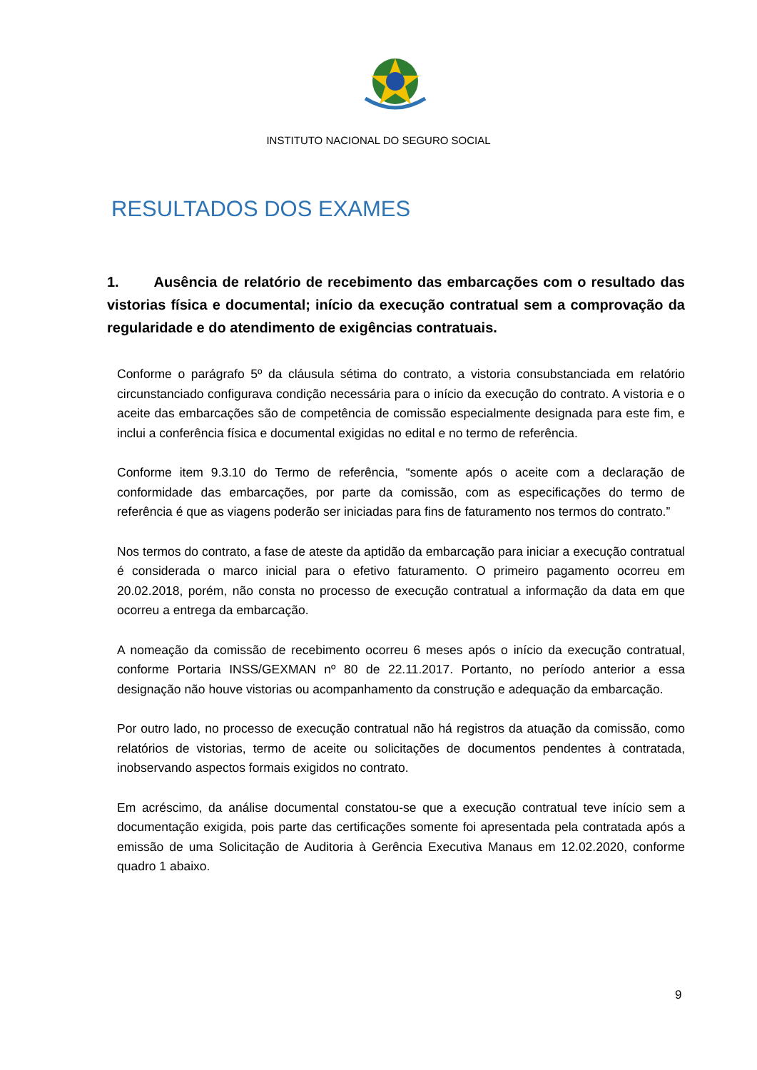INSTITUTO NACIONAL DO SEGURO SOCIAL
RESULTADOS DOS EXAMES
1. Ausência de relatório de recebimento das embarcações com o resultado das vistorias física e documental; início da execução contratual sem a comprovação da regularidade e do atendimento de exigências contratuais.
Conforme o parágrafo 5º da cláusula sétima do contrato, a vistoria consubstanciada em relatório circunstanciado configurava condição necessária para o início da execução do contrato. A vistoria e o aceite das embarcações são de competência de comissão especialmente designada para este fim, e inclui a conferência física e documental exigidas no edital e no termo de referência.
Conforme item 9.3.10 do Termo de referência, “somente após o aceite com a declaração de conformidade das embarcações, por parte da comissão, com as especificações do termo de referência é que as viagens poderão ser iniciadas para fins de faturamento nos termos do contrato.”
Nos termos do contrato, a fase de ateste da aptidão da embarcação para iniciar a execução contratual é considerada o marco inicial para o efetivo faturamento. O primeiro pagamento ocorreu em 20.02.2018, porém, não consta no processo de execução contratual a informação da data em que ocorreu a entrega da embarcação.
A nomeação da comissão de recebimento ocorreu 6 meses após o início da execução contratual, conforme Portaria INSS/GEXMAN nº 80 de 22.11.2017. Portanto, no período anterior a essa designação não houve vistorias ou acompanhamento da construção e adequação da embarcação.
Por outro lado, no processo de execução contratual não há registros da atuação da comissão, como relatórios de vistorias, termo de aceite ou solicitações de documentos pendentes à contratada, inobservando aspectos formais exigidos no contrato.
Em acréscimo, da análise documental constatou-se que a execução contratual teve início sem a documentação exigida, pois parte das certificações somente foi apresentada pela contratada após a emissão de uma Solicitação de Auditoria à Gerência Executiva Manaus em 12.02.2020, conforme quadro 1 abaixo.
9